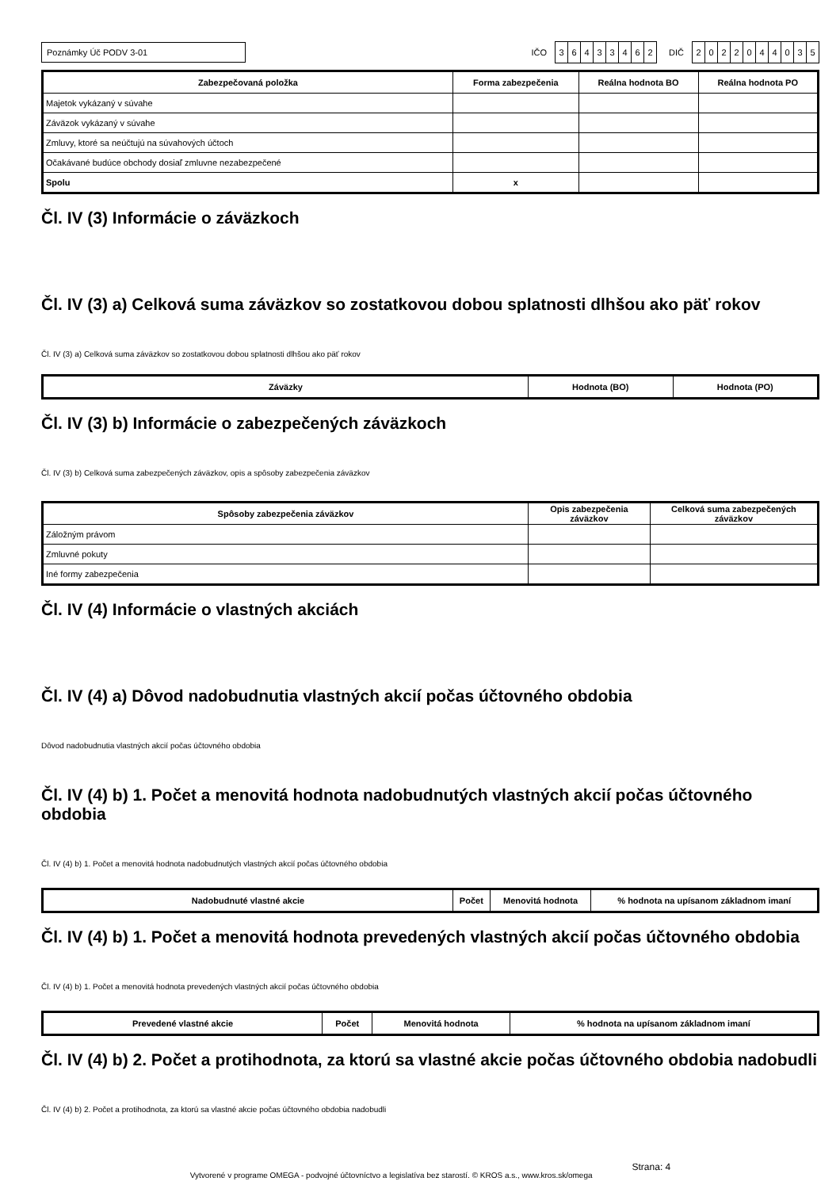Poznámky Úč PODV 3-01
IČO
36433462
DIČ
2022044035
| Zabezpečovaná položka | Forma zabezpečenia | Reálna hodnota BO | Reálna hodnota PO |
| --- | --- | --- | --- |
| Majetok vykázaný v súvahe | | | |
| Záväzok vykázaný v súvahe | | | |
| Zmluvy, ktoré sa neúčtujú na súvahových účtoch | | | |
| Očakávané budúce obchody dosiaľ zmluvne nezabezpečené | | | |
| Spolu | x | | |
Čl. IV (3) Informácie o záväzkoch
Čl. IV (3) a) Celková suma záväzkov so zostatkovou dobou splatnosti dlhšou ako päť rokov
Čl. IV (3) a) Celková suma záväzkov so zostatkovou dobou splatnosti dlhšou ako päť rokov
| Záväzky | Hodnota (BO) | Hodnota (PO) |
| --- | --- | --- |
Čl. IV (3) b) Informácie o zabezpečených záväzkoch
Čl. IV (3) b) Celková suma zabezpečených záväzkov, opis a spôsoby zabezpečenia záväzkov
| Spôsoby zabezpečenia záväzkov | Opis zabezpečenia záväzkov | Celková suma zabezpečených záväzkov |
| --- | --- | --- |
| Záložným právom | | |
| Zmluvné pokuty | | |
| Iné formy zabezpečenia | | |
Čl. IV (4) Informácie o vlastných akciách
Čl. IV (4) a) Dôvod nadobudnutia vlastných akcií počas účtovného obdobia
Dôvod nadobudnutia vlastných akcií počas účtovného obdobia
Čl. IV (4) b) 1. Počet a menovitá hodnota nadobudnutých vlastných akcií počas účtovného obdobia
Čl. IV (4) b) 1. Počet a menovitá hodnota nadobudnutých vlastných akcií počas účtovného obdobia
| Nadobudnuté vlastné akcie | Počet | Menovitá hodnota | % hodnota na upísanom základnom imaní |
| --- | --- | --- | --- |
Čl. IV (4) b) 1. Počet a menovitá hodnota prevedených vlastných akcií počas účtovného obdobia
Čl. IV (4) b) 1. Počet a menovitá hodnota prevedených vlastných akcií počas účtovného obdobia
| Prevedené vlastné akcie | Počet | Menovitá hodnota | % hodnota na upísanom základnom imaní |
| --- | --- | --- | --- |
Čl. IV (4) b) 2. Počet a protihodnota, za ktorú sa vlastné akcie počas účtovného obdobia nadobudli
Čl. IV (4) b) 2. Počet a protihodnota, za ktorú sa vlastné akcie počas účtovného obdobia nadobudli
Vytvorené v programe OMEGA - podvojné účtovníctvo a legislatíva bez starostí. © KROS a.s., www.kros.sk/omega Strana: 4